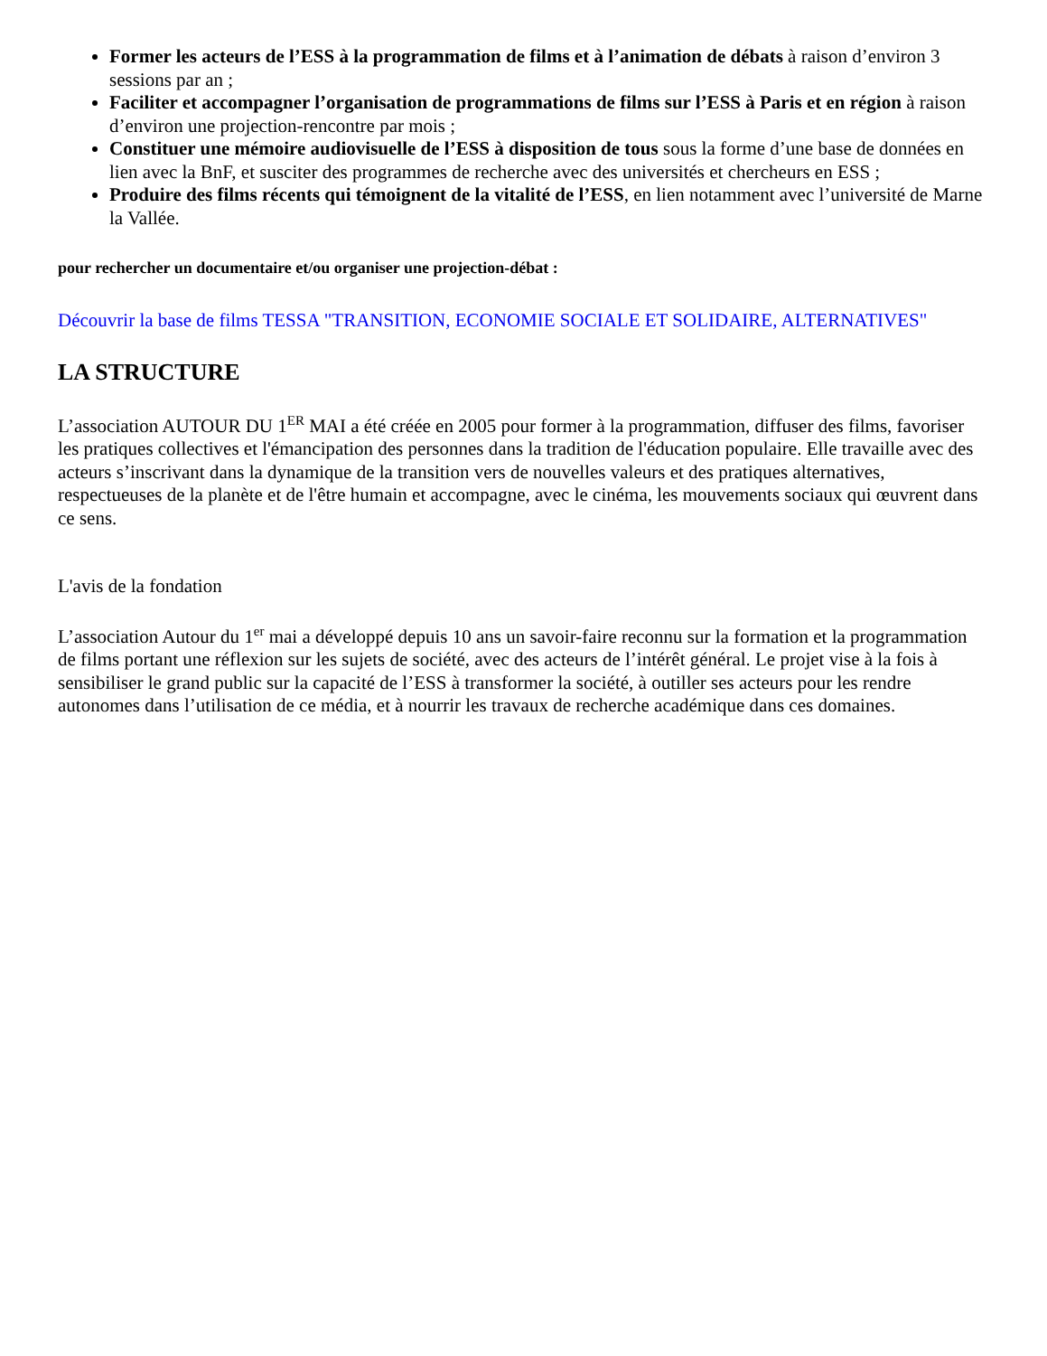Former les acteurs de l’ESS à la programmation de films et à l’animation de débats à raison d’environ 3 sessions par an ;
Faciliter et accompagner l’organisation de programmations de films sur l’ESS à Paris et en région à raison d’environ une projection-rencontre par mois ;
Constituer une mémoire audiovisuelle de l’ESS à disposition de tous sous la forme d’une base de données en lien avec la BnF, et susciter des programmes de recherche avec des universités et chercheurs en ESS ;
Produire des films récents qui témoignent de la vitalité de l’ESS, en lien notamment avec l’université de Marne la Vallée.
pour rechercher un documentaire et/ou organiser une projection-débat :
Découvrir la base de films TESSA "TRANSITION, ECONOMIE SOCIALE ET SOLIDAIRE, ALTERNATIVES"
LA STRUCTURE
L’association AUTOUR DU 1<sup>ER</sup> MAI a été créée en 2005 pour former à la programmation, diffuser des films, favoriser les pratiques collectives et l'émancipation des personnes dans la tradition de l'éducation populaire. Elle travaille avec des acteurs s’inscrivant dans la dynamique de la transition vers de nouvelles valeurs et des pratiques alternatives, respectueuses de la planète et de l'être humain et accompagne, avec le cinéma, les mouvements sociaux qui œuvrent dans ce sens.
L'avis de la fondation
L’association Autour du 1<sup>er</sup> mai a développé depuis 10 ans un savoir-faire reconnu sur la formation et la programmation de films portant une réflexion sur les sujets de société, avec des acteurs de l’intérêt général. Le projet vise à la fois à sensibiliser le grand public sur la capacité de l’ESS à transformer la société, à outiller ses acteurs pour les rendre autonomes dans l’utilisation de ce média, et à nourrir les travaux de recherche académique dans ces domaines.